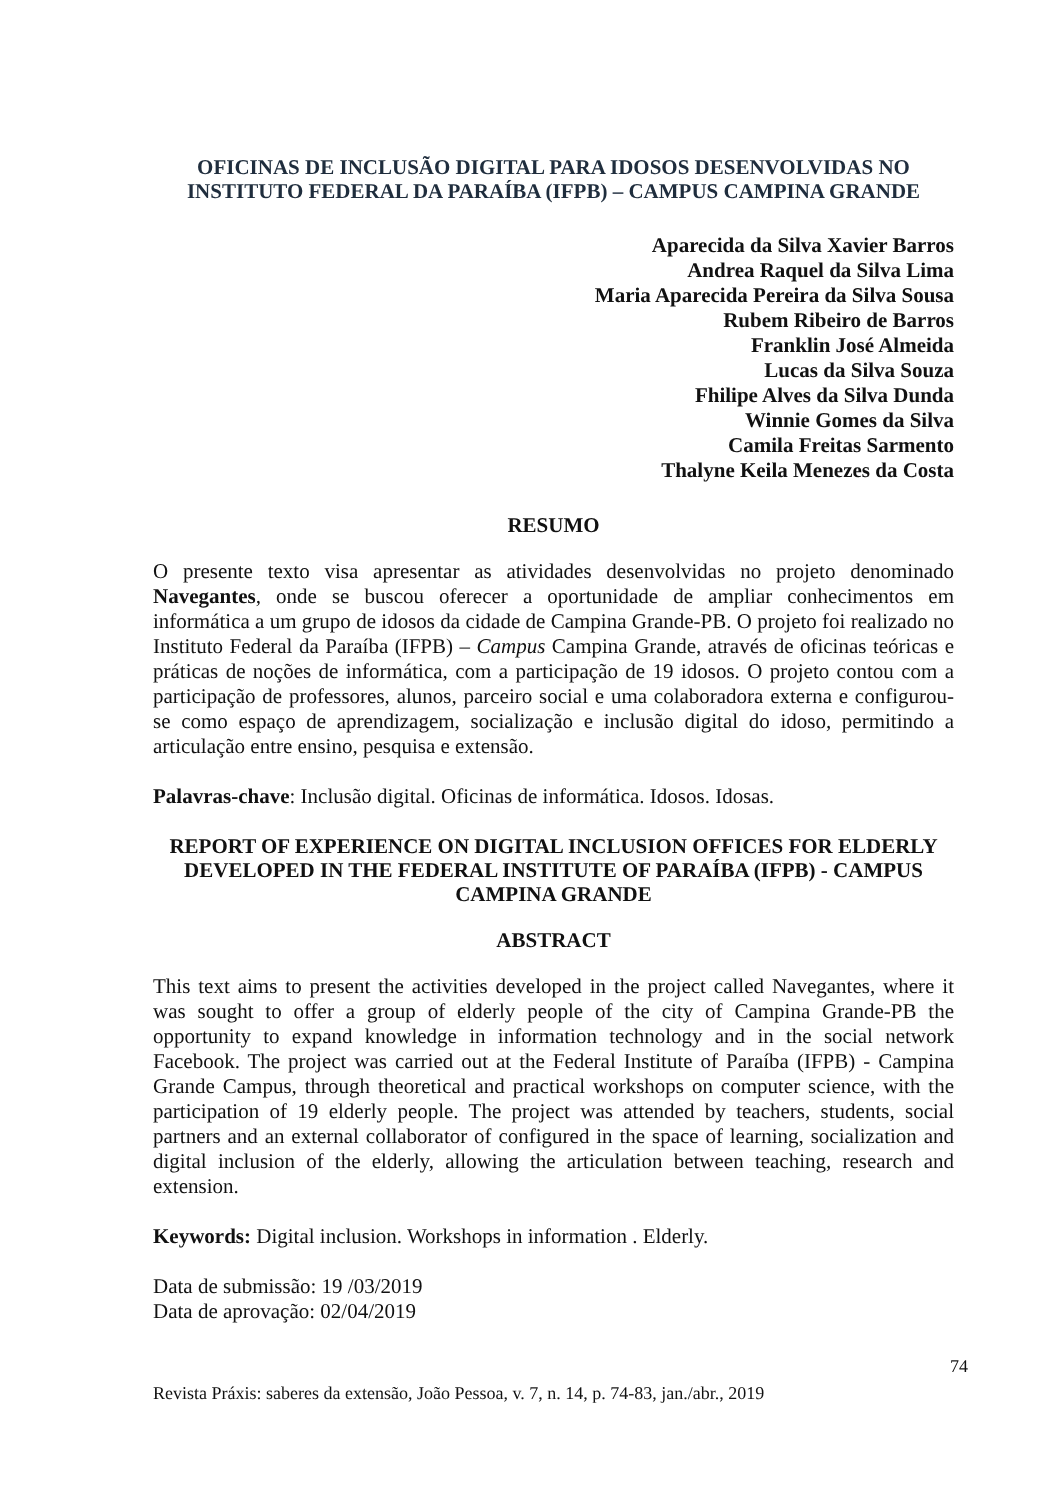OFICINAS DE INCLUSÃO DIGITAL PARA IDOSOS DESENVOLVIDAS NO INSTITUTO FEDERAL DA PARAÍBA (IFPB) – CAMPUS CAMPINA GRANDE
Aparecida da Silva Xavier Barros
Andrea Raquel da Silva Lima
Maria Aparecida Pereira da Silva Sousa
Rubem Ribeiro de Barros
Franklin José Almeida
Lucas da Silva Souza
Fhilipe Alves da Silva Dunda
Winnie Gomes da Silva
Camila Freitas Sarmento
Thalyne Keila Menezes da Costa
RESUMO
O presente texto visa apresentar as atividades desenvolvidas no projeto denominado Navegantes, onde se buscou oferecer a oportunidade de ampliar conhecimentos em informática a um grupo de idosos da cidade de Campina Grande-PB. O projeto foi realizado no Instituto Federal da Paraíba (IFPB) – Campus Campina Grande, através de oficinas teóricas e práticas de noções de informática, com a participação de 19 idosos. O projeto contou com a participação de professores, alunos, parceiro social e uma colaboradora externa e configurou-se como espaço de aprendizagem, socialização e inclusão digital do idoso, permitindo a articulação entre ensino, pesquisa e extensão.
Palavras-chave: Inclusão digital. Oficinas de informática. Idosos. Idosas.
REPORT OF EXPERIENCE ON DIGITAL INCLUSION OFFICES FOR ELDERLY DEVELOPED IN THE FEDERAL INSTITUTE OF PARAÍBA (IFPB) - CAMPUS CAMPINA GRANDE
ABSTRACT
This text aims to present the activities developed in the project called Navegantes, where it was sought to offer a group of elderly people of the city of Campina Grande-PB the opportunity to expand knowledge in information technology and in the social network Facebook. The project was carried out at the Federal Institute of Paraíba (IFPB) - Campina Grande Campus, through theoretical and practical workshops on computer science, with the participation of 19 elderly people. The project was attended by teachers, students, social partners and an external collaborator of configured in the space of learning, socialization and digital inclusion of the elderly, allowing the articulation between teaching, research and extension.
Keywords: Digital inclusion. Workshops in information . Elderly.
Data de submissão: 19 /03/2019
Data de aprovação: 02/04/2019
74
Revista Práxis: saberes da extensão, João Pessoa, v. 7, n. 14, p. 74-83, jan./abr., 2019